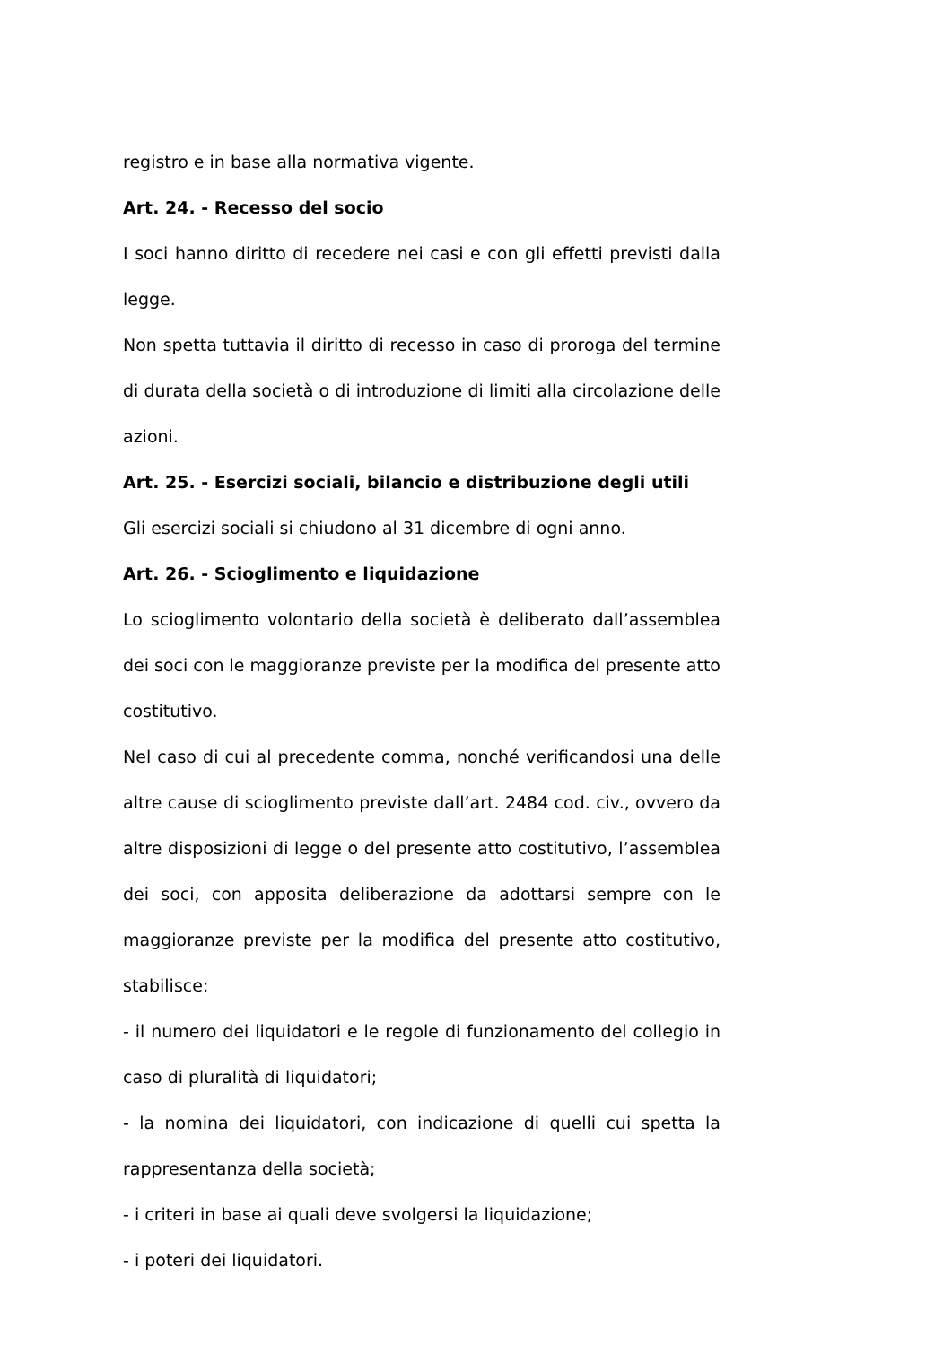registro e in base alla normativa vigente.
Art. 24. - Recesso del socio
I soci hanno diritto di recedere nei casi e con gli effetti previsti dalla legge.
Non spetta tuttavia il diritto di recesso in caso di proroga del termine di durata della società o di introduzione di limiti alla circolazione delle azioni.
Art. 25. - Esercizi sociali, bilancio e distribuzione degli utili
Gli esercizi sociali si chiudono al 31 dicembre di ogni anno.
Art. 26. - Scioglimento e liquidazione
Lo scioglimento volontario della società è deliberato dall’assemblea dei soci con le maggioranze previste per la modifica del presente atto costitutivo.
Nel caso di cui al precedente comma, nonché verificandosi una delle altre cause di scioglimento previste dall’art. 2484 cod. civ., ovvero da altre disposizioni di legge o del presente atto costitutivo, l’assemblea dei soci, con apposita deliberazione da adottarsi sempre con le maggioranze previste per la modifica del presente atto costitutivo, stabilisce:
- il numero dei liquidatori e le regole di funzionamento del collegio in caso di pluralità di liquidatori;
- la nomina dei liquidatori, con indicazione di quelli cui spetta la rappresentanza della società;
- i criteri in base ai quali deve svolgersi la liquidazione;
- i poteri dei liquidatori.